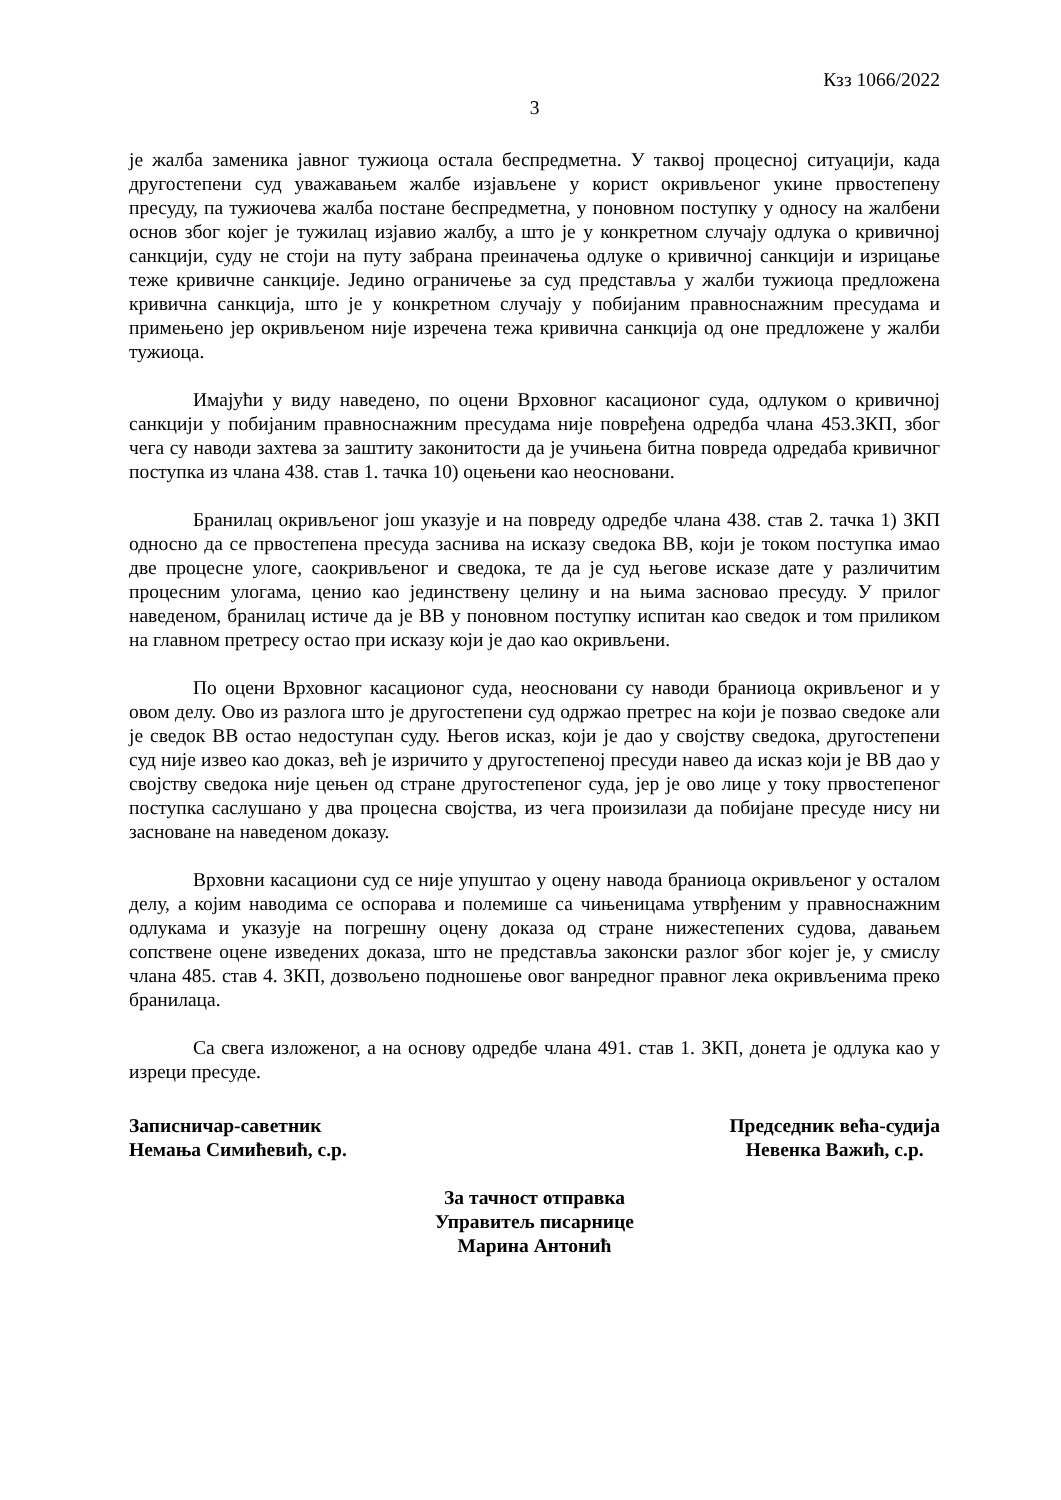Кзз 1066/2022
3
је жалба заменика јавног тужиоца остала беспредметна. У таквој процесној ситуацији, када другостепени суд уважавањем жалбе изјављене у корист окривљеног укине првостепену пресуду, па тужиочева жалба постане беспредметна, у поновном поступку у односу на жалбени основ због којег је тужилац изјавио жалбу, а што је у конкретном случају одлука о кривичној санкцији, суду не стоји на путу забрана преиначења одлуке о кривичној санкцији и изрицање теже кривичне санкције. Једино ограничење за суд представља у жалби тужиоца предложена кривична санкција, што је у конкретном случају у побијаним правноснажним пресудама и примењено јер окривљеном није изречена тежа кривична санкција од оне предложене у жалби тужиоца.
Имајући у виду наведено, по оцени Врховног касационог суда, одлуком о кривичној санкцији у побијаним правноснажним пресудама није повређена одредба члана 453.ЗКП, због чега су наводи захтева за заштиту законитости да је учињена битна повреда одредаба кривичног поступка из члана 438. став 1. тачка 10) оцењени као неосновани.
Бранилац окривљеног још указује и на повреду одредбе члана 438. став 2. тачка 1) ЗКП односно да се првостепена пресуда заснива на исказу сведока ВВ, који је током поступка имао две процесне улоге, саокривљеног и сведока, те да је суд његове исказе дате у различитим процесним улогама, ценио као јединствену целину и на њима засновао пресуду. У прилог наведеном, бранилац истиче да је ВВ у поновном поступку испитан као сведок и том приликом на главном претресу остао при исказу који је дао као окривљени.
По оцени Врховног касационог суда, неосновани су наводи браниоца окривљеног и у овом делу. Ово из разлога што је другостепени суд одржао претрес на који је позвао сведоке али је сведок ВВ остао недоступан суду. Његов исказ, који је дао у својству сведока, другостепени суд није извео као доказ, већ је изричито у другостепеној пресуди навео да исказ који је ВВ дао у својству сведока није цењен од стране другостепеног суда, јер је ово лице у току првостепеног поступка саслушано у два процесна својства, из чега произилази да побијане пресуде нису ни засноване на наведеном доказу.
Врховни касациони суд се није упуштао у оцену навода браниоца окривљеног у осталом делу, а којим наводима се оспорава и полемише са чињеницама утврђеним у правноснажним одлукама и указује на погрешну оцену доказа од стране нижестепених судова, давањем сопствене оцене изведених доказа, што не представља законски разлог због којег је, у смислу члана 485. став 4. ЗКП, дозвољено подношење овог ванредног правног лека окривљенима преко бранилаца.
Са свега изложеног, а на основу одредбе члана 491. став 1. ЗКП, донета је одлука као у изреци пресуде.
Записничар-саветник
Немања Симићевић, с.р.
Председник већа-судија
Невенка Важић, с.р.
За тачност отправка
Управитељ писарнице
Марина Антонић